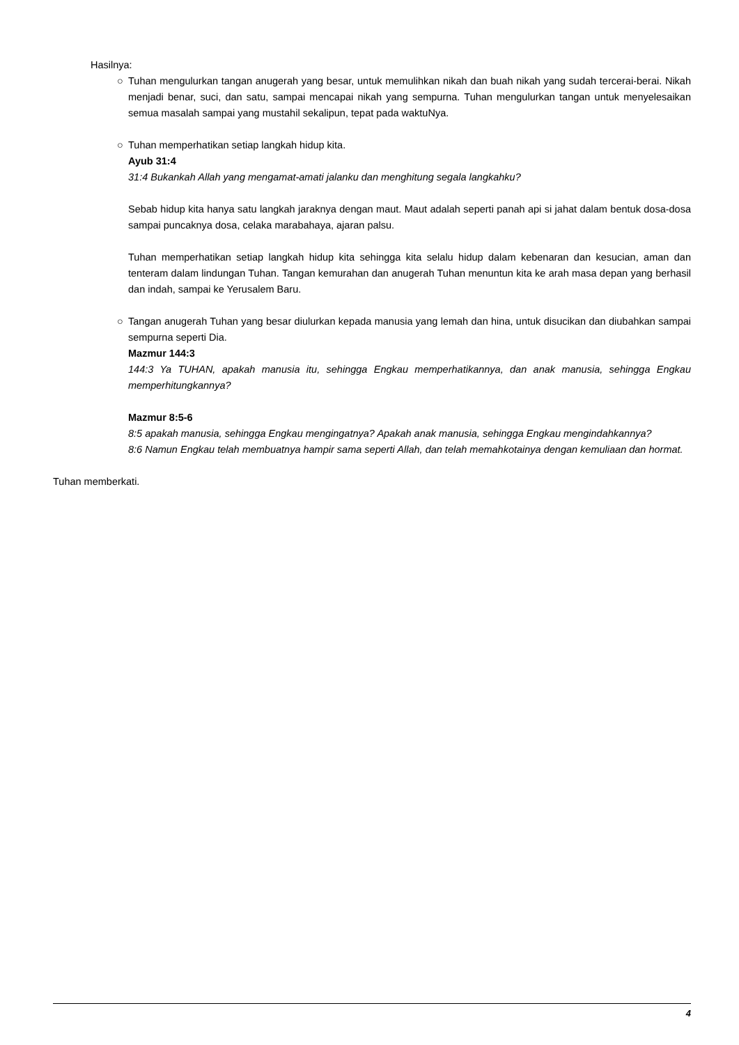Hasilnya:
○ Tuhan mengulurkan tangan anugerah yang besar, untuk memulihkan nikah dan buah nikah yang sudah tercerai-berai. Nikah menjadi benar, suci, dan satu, sampai mencapai nikah yang sempurna. Tuhan mengulurkan tangan untuk menyelesaikan semua masalah sampai yang mustahil sekalipun, tepat pada waktuNya.
○ Tuhan memperhatikan setiap langkah hidup kita.
Ayub 31:4
31:4 Bukankah Allah yang mengamat-amati jalanku dan menghitung segala langkahku?
Sebab hidup kita hanya satu langkah jaraknya dengan maut. Maut adalah seperti panah api si jahat dalam bentuk dosa-dosa sampai puncaknya dosa, celaka marabahaya, ajaran palsu.
Tuhan memperhatikan setiap langkah hidup kita sehingga kita selalu hidup dalam kebenaran dan kesucian, aman dan tenteram dalam lindungan Tuhan. Tangan kemurahan dan anugerah Tuhan menuntun kita ke arah masa depan yang berhasil dan indah, sampai ke Yerusalem Baru.
○ Tangan anugerah Tuhan yang besar diulurkan kepada manusia yang lemah dan hina, untuk disucikan dan diubahkan sampai sempurna seperti Dia.
Mazmur 144:3
144:3 Ya TUHAN, apakah manusia itu, sehingga Engkau memperhatikannya, dan anak manusia, sehingga Engkau memperhitungkannya?
Mazmur 8:5-6
8:5 apakah manusia, sehingga Engkau mengingatnya? Apakah anak manusia, sehingga Engkau mengindahkannya?
8:6 Namun Engkau telah membuatnya hampir sama seperti Allah, dan telah memahkotainya dengan kemuliaan dan hormat.
Tuhan memberkati.
4